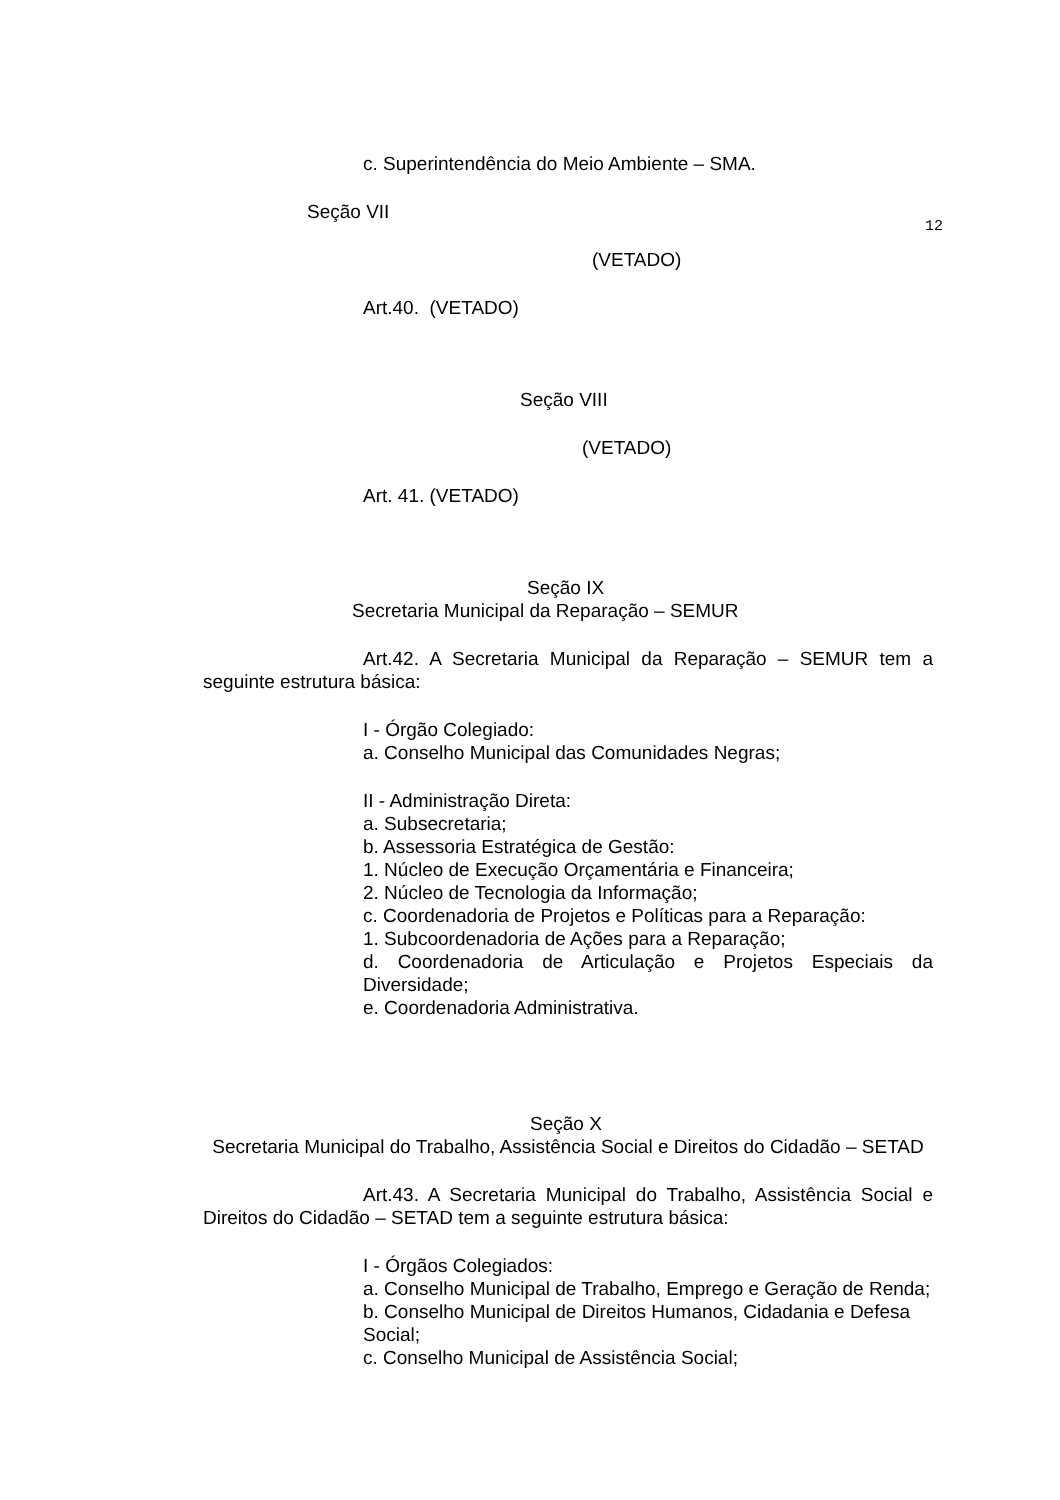c. Superintendência do Meio Ambiente – SMA.
Seção VII
12
(VETADO)
Art.40. (VETADO)
Seção VIII
(VETADO)
Art. 41. (VETADO)
Seção IX
Secretaria Municipal da Reparação – SEMUR
Art.42. A Secretaria Municipal da Reparação – SEMUR tem a seguinte estrutura básica:
I - Órgão Colegiado:
a. Conselho Municipal das Comunidades Negras;
II - Administração Direta:
a. Subsecretaria;
b. Assessoria Estratégica de Gestão:
1. Núcleo de Execução Orçamentária e Financeira;
2. Núcleo de Tecnologia da Informação;
c. Coordenadoria de Projetos e Políticas para a Reparação:
1. Subcoordenadoria de Ações para a Reparação;
d. Coordenadoria de Articulação e Projetos Especiais da Diversidade;
e. Coordenadoria Administrativa.
Seção X
Secretaria Municipal do Trabalho, Assistência Social e Direitos do Cidadão – SETAD
Art.43. A Secretaria Municipal do Trabalho, Assistência Social e Direitos do Cidadão – SETAD tem a seguinte estrutura básica:
I - Órgãos Colegiados:
a. Conselho Municipal de Trabalho, Emprego e Geração de Renda;
b. Conselho Municipal de Direitos Humanos, Cidadania e Defesa
Social;
c. Conselho Municipal de Assistência Social;